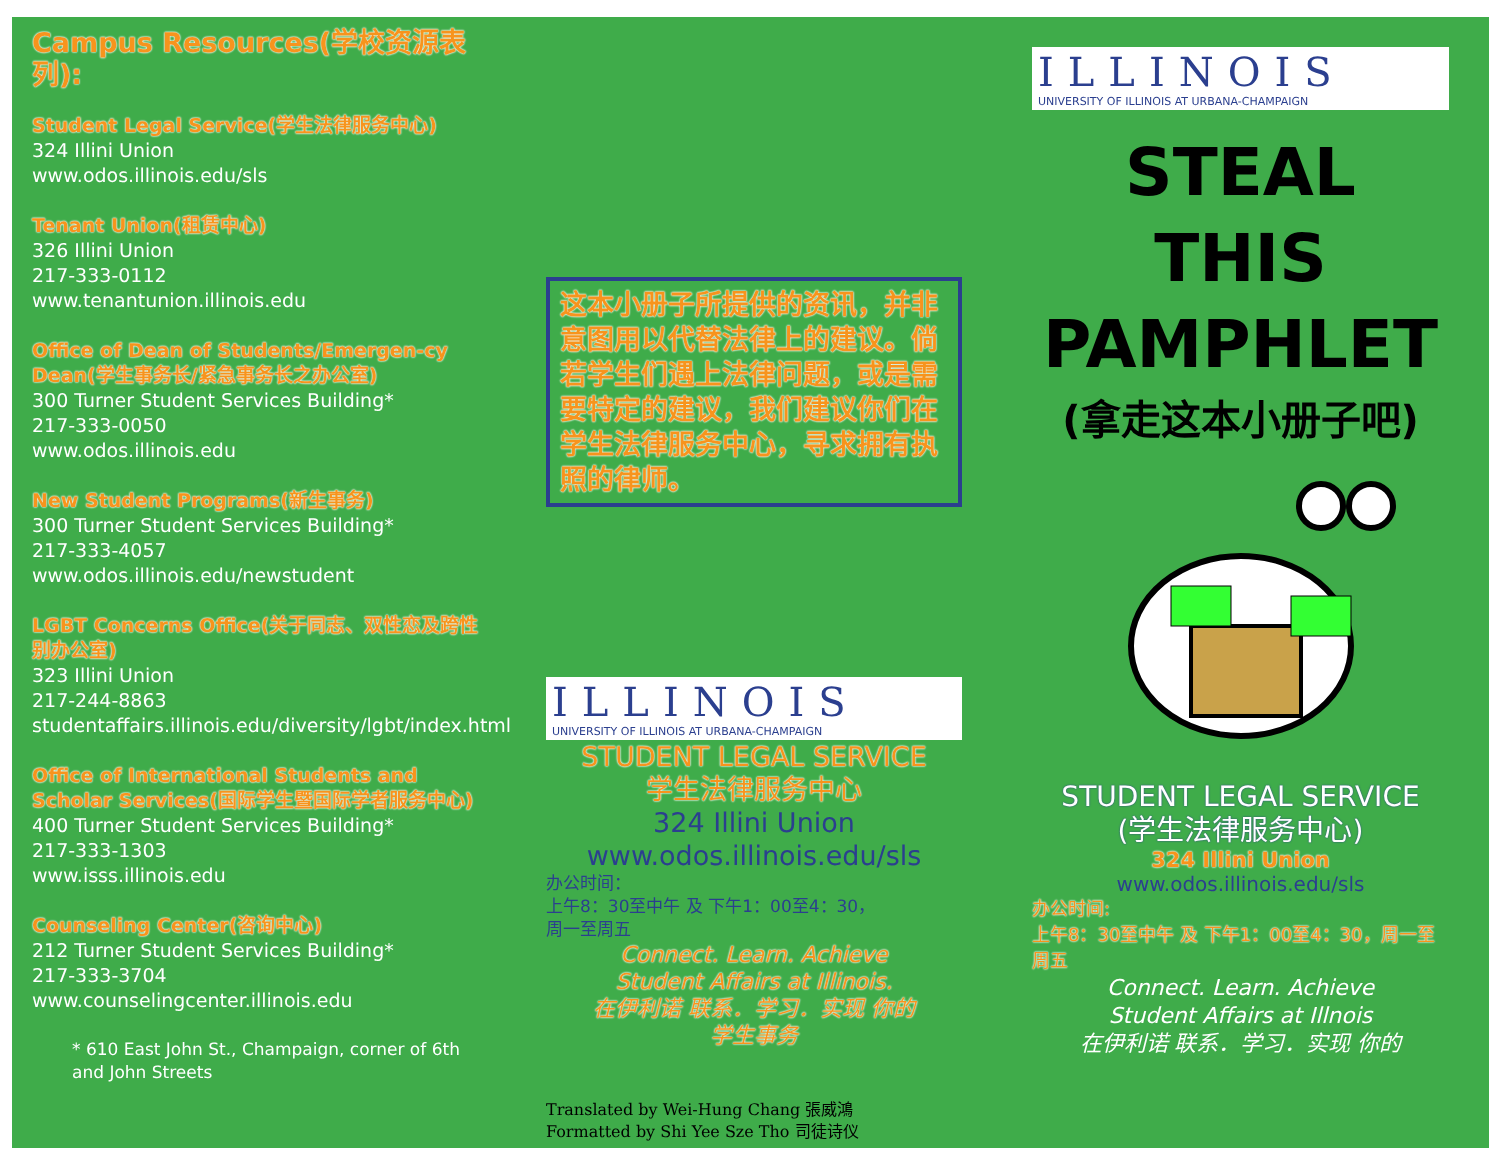Campus Resources(学校资源表列):
Student Legal Service(学生法律服务中心)
324 Illini Union
www.odos.illinois.edu/sls
Tenant Union(租赁中心)
326 Illini Union
217-333-0112
www.tenantunion.illinois.edu
Office of Dean of Students/Emergen-cy Dean(学生事务长/紧急事务长之办公室)
300 Turner Student Services Building*
217-333-0050
www.odos.illinois.edu
New Student Programs(新生事务)
300 Turner Student Services Building*
217-333-4057
www.odos.illinois.edu/newstudent
LGBT Concerns Office(关于同志、双性恋及跨性别办公室)
323 Illini Union
217-244-8863
studentaffairs.illinois.edu/diversity/lgbt/index.html
Office of International Students and Scholar Services(国际学生暨国际学者服务中心)
400 Turner Student Services Building*
217-333-1303
www.isss.illinois.edu
Counseling Center(咨询中心)
212 Turner Student Services Building*
217-333-3704
www.counselingcenter.illinois.edu
* 610 East John St., Champaign, corner of 6th and John Streets
这本小册子所提供的资讯，并非意图用以代替法律上的建议。倘若学生们遇上法律问题，或是需要特定的建议，我们建议你们在学生法律服务中心，寻求拥有执照的律师。
ILLINOIS
UNIVERSITY OF ILLINOIS AT URBANA-CHAMPAIGN
STUDENT LEGAL SERVICE
学生法律服务中心
324 Illini Union
www.odos.illinois.edu/sls
办公时间：
上午8：30至中午 及 下午1：00至4：30，
周一至周五
Connect. Learn. Achieve
Student Affairs at Illinois.
在伊利诺 联系．学习．实现 你的
学生事务
Translated by Wei-Hung Chang 張威鴻
Formatted by Shi Yee Sze Tho 司徒诗仪
ILLINOIS
UNIVERSITY OF ILLINOIS AT URBANA-CHAMPAIGN
STEAL
THIS
PAMPHLET
(拿走这本小册子吧)
STUDENT LEGAL SERVICE
(学生法律服务中心)
324 Illini Union
www.odos.illinois.edu/sls
办公时间:
上午8：30至中午 及 下午1：00至4：30，周一至周五
Connect. Learn. Achieve
Student Affairs at Illnois
在伊利诺 联系．学习．实现 你的